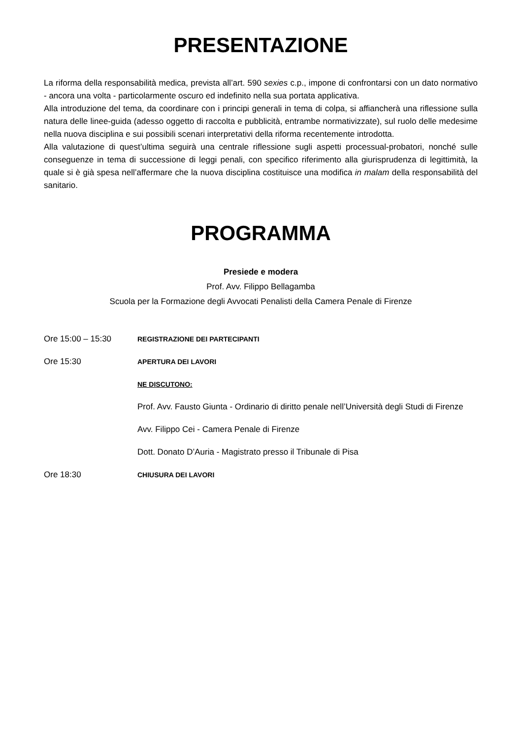PRESENTAZIONE
La riforma della responsabilità medica, prevista all’art. 590 sexies c.p., impone di confrontarsi con un dato normativo - ancora una volta - particolarmente oscuro ed indefinito nella sua portata applicativa.
Alla introduzione del tema, da coordinare con i principi generali in tema di colpa, si affiancherà una riflessione sulla natura delle linee-guida (adesso oggetto di raccolta e pubblicità, entrambe normativizzate), sul ruolo delle medesime nella nuova disciplina e sui possibili scenari interpretativi della riforma recentemente introdotta.
Alla valutazione di quest’ultima seguirà una centrale riflessione sugli aspetti processual-probatori, nonché sulle conseguenze in tema di successione di leggi penali, con specifico riferimento alla giurisprudenza di legittimità, la quale si è già spesa nell’affermare che la nuova disciplina costituisce una modifica in malam della responsabilità del sanitario.
PROGRAMMA
Presiede e modera
Prof. Avv. Filippo Bellagamba
Scuola per la Formazione degli Avvocati Penalisti della Camera Penale di Firenze
| Ore 15:00 – 15:30 | REGISTRAZIONE DEI PARTECIPANTI |
| Ore 15:30 | APERTURA DEI LAVORI |
| | NE DISCUTONO: |
| | Prof. Avv. Fausto Giunta - Ordinario di diritto penale nell’Università degli Studi di Firenze |
| | Avv. Filippo Cei - Camera Penale di Firenze |
| | Dott. Donato D’Auria - Magistrato presso il Tribunale di Pisa |
| Ore 18:30 | CHIUSURA DEI LAVORI |